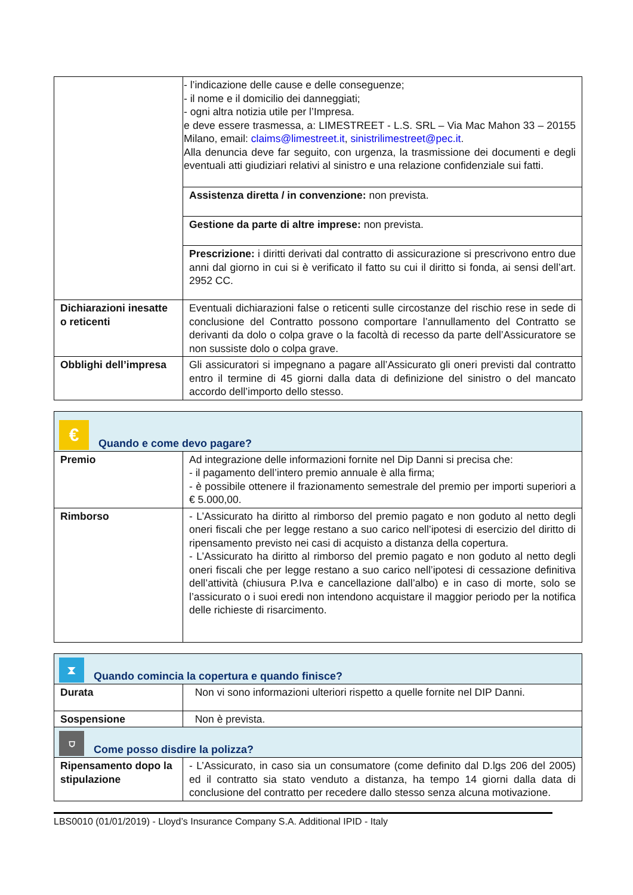| | - l’indicazione delle cause e delle conseguenze; - il nome e il domicilio dei danneggiati; - ogni altra notizia utile per l’Impresa. e deve essere trasmessa, a: LIMESTREET - L.S. SRL – Via Mac Mahon 33 – 20155 Milano, email: claims@limestreet.it , sinistrilimestreet@pec.it . Alla denuncia deve far seguito, con urgenza, la trasmissione dei documenti e degli eventuali atti giudiziari relativi al sinistro e una relazione confidenziale sui fatti. |
| | Assistenza diretta / in convenzione: non prevista. |
| | Gestione da parte di altre imprese: non prevista. |
| | Prescrizione: i diritti derivati dal contratto di assicurazione si prescrivono entro due anni dal giorno in cui si è verificato il fatto su cui il diritto si fonda, ai sensi dell’art. 2952 CC. |
| Dichiarazioni inesatte o reticenti | Eventuali dichiarazioni false o reticenti sulle circostanze del rischio rese in sede di conclusione del Contratto possono comportare l’annullamento del Contratto se derivanti da dolo o colpa grave o la facoltà di recesso da parte dell’Assicuratore se non sussiste dolo o colpa grave. |
| Obblighi dell’impresa | Gli assicuratori si impegnano a pagare all’Assicurato gli oneri previsti dal contratto entro il termine di 45 giorni dalla data di definizione del sinistro o del mancato accordo dell’importo dello stesso. |
| € Quando e come devo pagare? | |
| Premio | Ad integrazione delle informazioni fornite nel Dip Danni si precisa che: - il pagamento dell’intero premio annuale è alla firma; - è possibile ottenere il frazionamento semestrale del premio per importi superiori a € 5.000,00. |
| Rimborso | - L’Assicurato ha diritto al rimborso del premio pagato e non goduto al netto degli oneri fiscali che per legge restano a suo carico nell’ipotesi di esercizio del diritto di ripensamento previsto nei casi di acquisto a distanza della copertura. - L’Assicurato ha diritto al rimborso del premio pagato e non goduto al netto degli oneri fiscali che per legge restano a suo carico nell’ipotesi di cessazione definitiva dell’attività (chiusura P.Iva e cancellazione dall’albo) e in caso di morte, solo se l’assicurato o i suoi eredi non intendono acquistare il maggior periodo per la notifica delle richieste di risarcimento. |
| ⧗ Quando comincia la copertura e quando finisce? | |
| Durata | Non vi sono informazioni ulteriori rispetto a quelle fornite nel DIP Danni. |
| Sospensione | Non è prevista. |
| ⛉ Come posso disdire la polizza? | |
| Ripensamento dopo la stipulazione | - L’Assicurato, in caso sia un consumatore (come definito dal D.lgs 206 del 2005) ed il contratto sia stato venduto a distanza, ha tempo 14 giorni dalla data di conclusione del contratto per recedere dallo stesso senza alcuna motivazione. |
LBS0010 (01/01/2019) - Lloyd’s Insurance Company S.A. Additional IPID - Italy